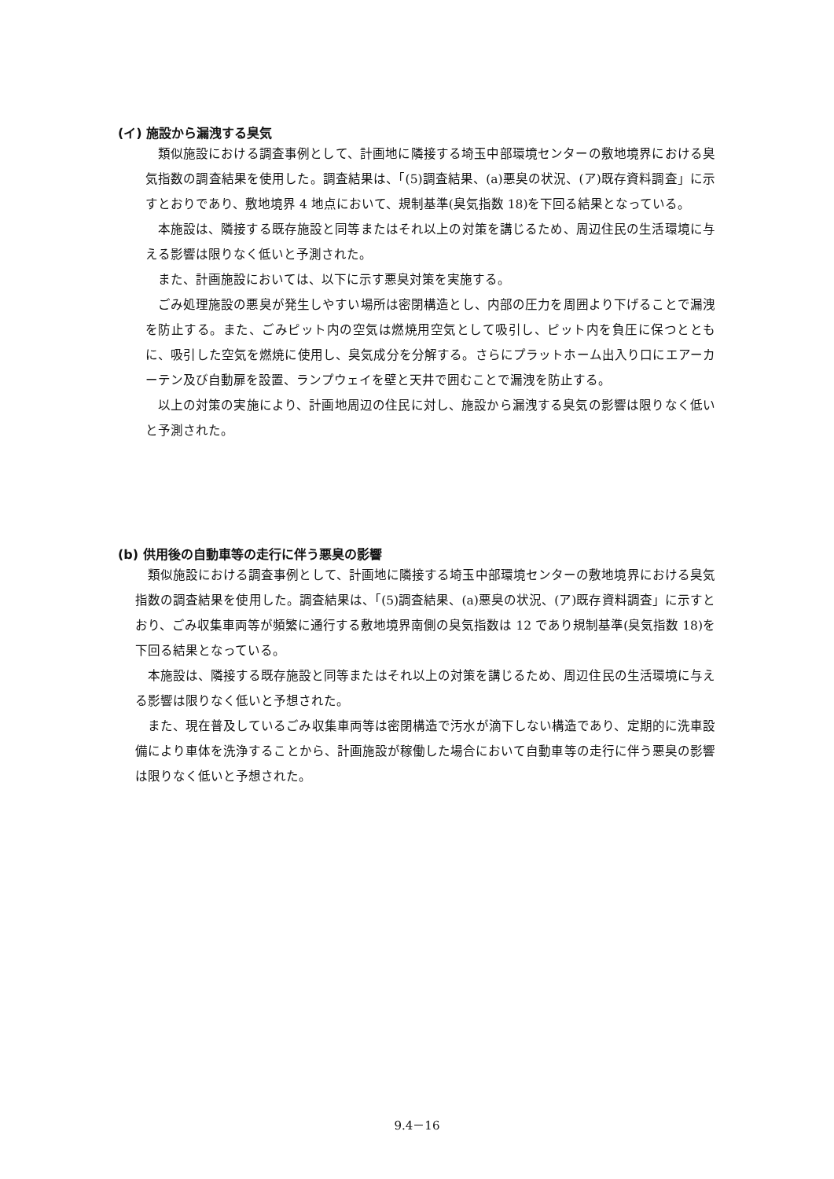(イ) 施設から漏洩する臭気
類似施設における調査事例として、計画地に隣接する埼玉中部環境センターの敷地境界における臭気指数の調査結果を使用した。調査結果は、「(5)調査結果、(a)悪臭の状況、(ア)既存資料調査」に示すとおりであり、敷地境界 4 地点において、規制基準(臭気指数 18)を下回る結果となっている。
本施設は、隣接する既存施設と同等またはそれ以上の対策を講じるため、周辺住民の生活環境に与える影響は限りなく低いと予測された。
また、計画施設においては、以下に示す悪臭対策を実施する。
ごみ処理施設の悪臭が発生しやすい場所は密閉構造とし、内部の圧力を周囲より下げることで漏洩を防止する。また、ごみピット内の空気は燃焼用空気として吸引し、ピット内を負圧に保つとともに、吸引した空気を燃焼に使用し、臭気成分を分解する。さらにプラットホーム出入り口にエアーカーテン及び自動扉を設置、ランプウェイを壁と天井で囲むことで漏洩を防止する。
以上の対策の実施により、計画地周辺の住民に対し、施設から漏洩する臭気の影響は限りなく低いと予測された。
(b) 供用後の自動車等の走行に伴う悪臭の影響
類似施設における調査事例として、計画地に隣接する埼玉中部環境センターの敷地境界における臭気指数の調査結果を使用した。調査結果は、「(5)調査結果、(a)悪臭の状況、(ア)既存資料調査」に示すとおり、ごみ収集車両等が頻繁に通行する敷地境界南側の臭気指数は 12 であり規制基準(臭気指数 18)を下回る結果となっている。
本施設は、隣接する既存施設と同等またはそれ以上の対策を講じるため、周辺住民の生活環境に与える影響は限りなく低いと予想された。
また、現在普及しているごみ収集車両等は密閉構造で汚水が滴下しない構造であり、定期的に洗車設備により車体を洗浄することから、計画施設が稼働した場合において自動車等の走行に伴う悪臭の影響は限りなく低いと予想された。
9.4－16